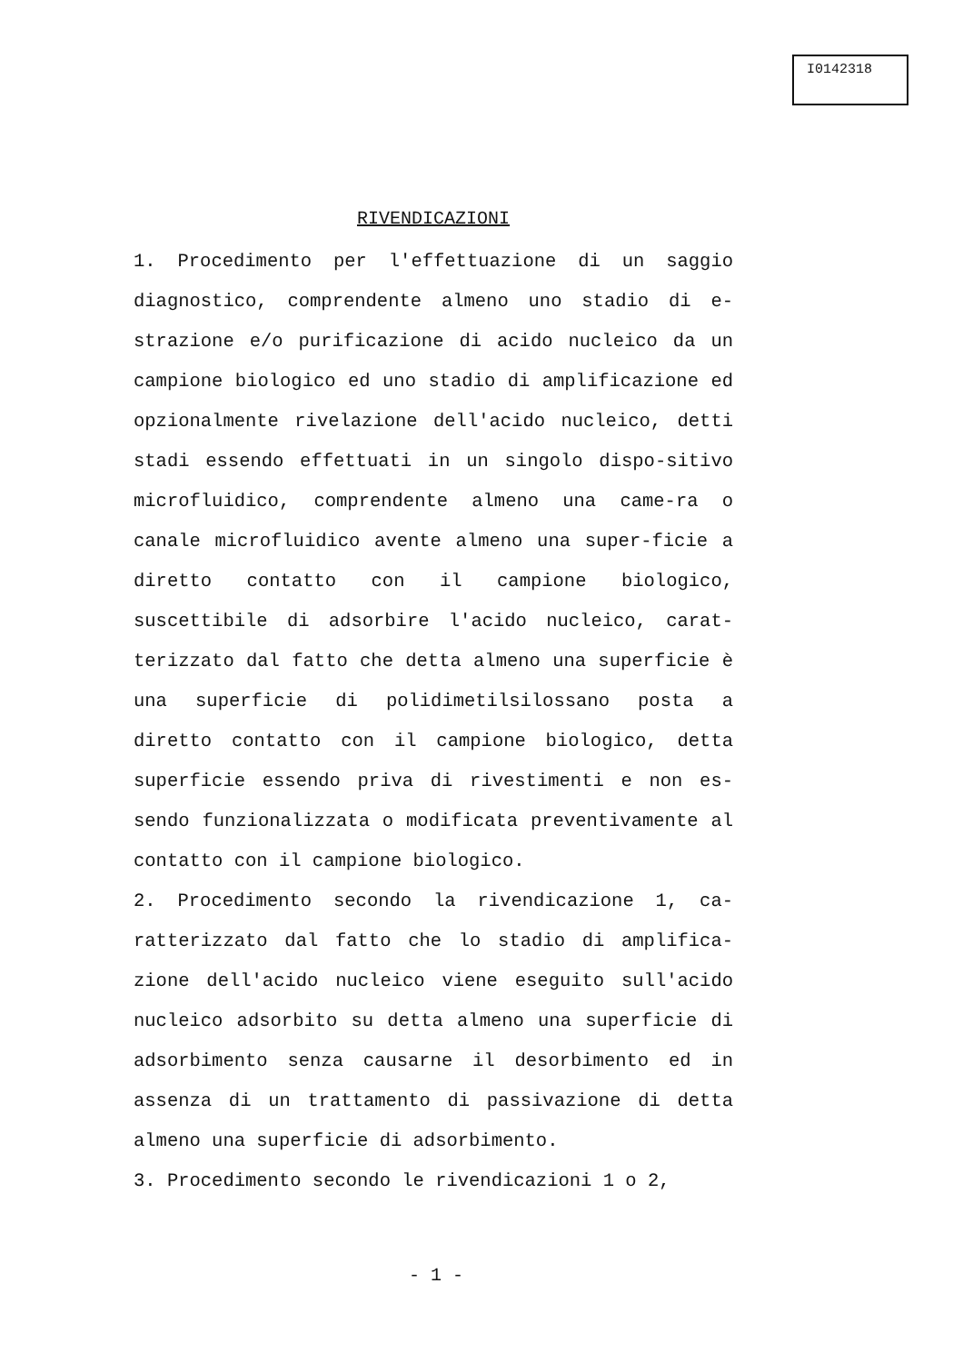I0142318
RIVENDICAZIONI
1. Procedimento per l'effettuazione di un saggio diagnostico, comprendente almeno uno stadio di e-strazione e/o purificazione di acido nucleico da un campione biologico ed uno stadio di amplificazione ed opzionalmente rivelazione dell'acido nucleico, detti stadi essendo effettuati in un singolo dispo-sitivo microfluidico, comprendente almeno una came-ra o canale microfluidico avente almeno una super-ficie a diretto contatto con il campione biologico, suscettibile di adsorbire l'acido nucleico, carat-terizzato dal fatto che detta almeno una superficie è una superficie di polidimetilsilossano posta a diretto contatto con il campione biologico, detta superficie essendo priva di rivestimenti e non es-sendo funzionalizzata o modificata preventivamente al contatto con il campione biologico.
2. Procedimento secondo la rivendicazione 1, ca-ratterizzato dal fatto che lo stadio di amplifica-zione dell'acido nucleico viene eseguito sull'acido nucleico adsorbito su detta almeno una superficie di adsorbimento senza causarne il desorbimento ed in assenza di un trattamento di passivazione di detta almeno una superficie di adsorbimento.
3. Procedimento secondo le rivendicazioni 1 o 2,
- 1 -